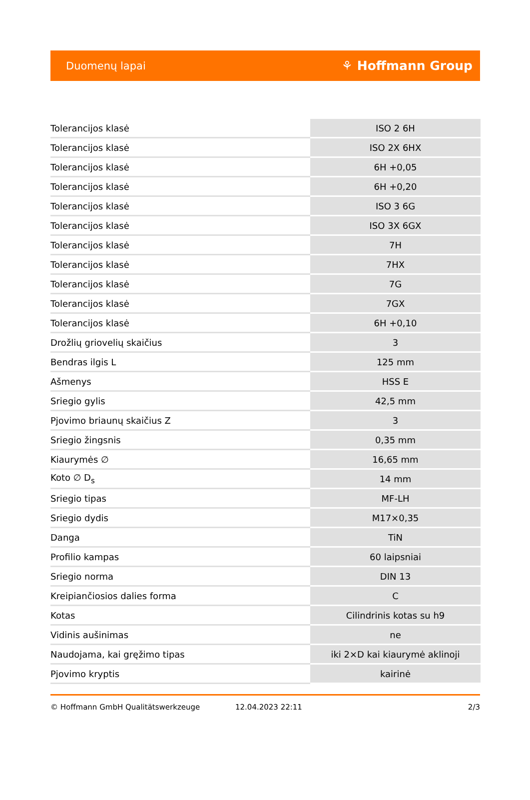Duomenų lapai ⚘ Hoffmann Group
| Tolerancijos klasė | ISO 2 6H |
| Tolerancijos klasė | ISO 2X 6HX |
| Tolerancijos klasė | 6H +0,05 |
| Tolerancijos klasė | 6H +0,20 |
| Tolerancijos klasė | ISO 3 6G |
| Tolerancijos klasė | ISO 3X 6GX |
| Tolerancijos klasė | 7H |
| Tolerancijos klasė | 7HX |
| Tolerancijos klasė | 7G |
| Tolerancijos klasė | 7GX |
| Tolerancijos klasė | 6H +0,10 |
| Drožlių griovelių skaičius | 3 |
| Bendras ilgis L | 125 mm |
| Ašmenys | HSS E |
| Sriegio gylis | 42,5 mm |
| Pjovimo briaunų skaičius Z | 3 |
| Sriegio žingsnis | 0,35 mm |
| Kiaurymės ∅ | 16,65 mm |
| Koto ∅ D<sub>s</sub> | 14 mm |
| Sriegio tipas | MF-LH |
| Sriegio dydis | M17×0,35 |
| Danga | TiN |
| Profilio kampas | 60 laipsniai |
| Sriegio norma | DIN 13 |
| Kreipiančiosios dalies forma | C |
| Kotas | Cilindrinis kotas su h9 |
| Vidinis aušinimas | ne |
| Naudojama, kai gręžimo tipas | iki 2×D kai kiaurymė aklinoji |
| Pjovimo kryptis | kairinė |
© Hoffmann GmbH Qualitätswerkzeuge 12.04.2023 22:11 2/3